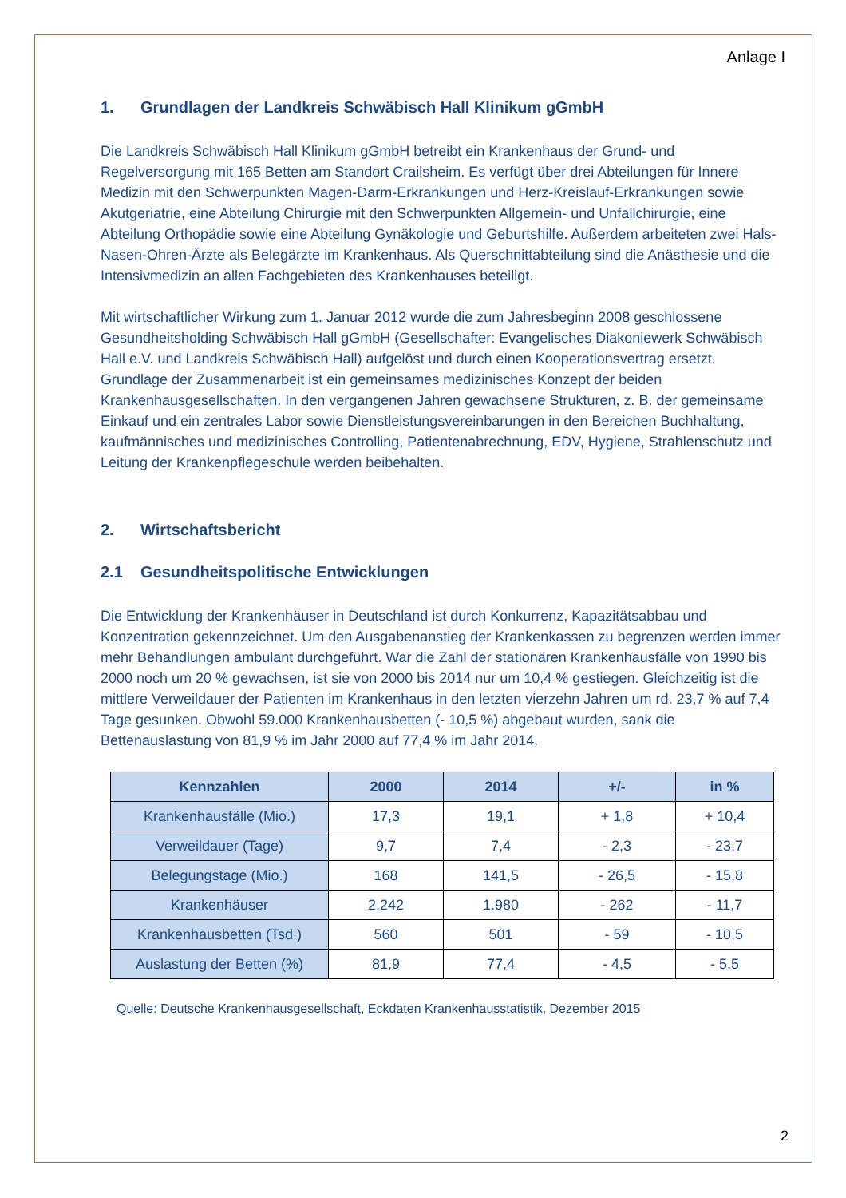Anlage I
1. Grundlagen der Landkreis Schwäbisch Hall Klinikum gGmbH
Die Landkreis Schwäbisch Hall Klinikum gGmbH betreibt ein Krankenhaus der Grund- und Regelversorgung mit 165 Betten am Standort Crailsheim. Es verfügt über drei Abteilungen für Innere Medizin mit den Schwerpunkten Magen-Darm-Erkrankungen und Herz-Kreislauf-Erkrankungen sowie Akutgeriatrie, eine Abteilung Chirurgie mit den Schwerpunkten Allgemein- und Unfallchirurgie, eine Abteilung Orthopädie sowie eine Abteilung Gynäkologie und Geburtshilfe. Außerdem arbeiteten zwei Hals-Nasen-Ohren-Ärzte als Belegärzte im Krankenhaus. Als Querschnittabteilung sind die Anästhesie und die Intensivmedizin an allen Fachgebieten des Krankenhauses beteiligt.
Mit wirtschaftlicher Wirkung zum 1. Januar 2012 wurde die zum Jahresbeginn 2008 geschlossene Gesundheitsholding Schwäbisch Hall gGmbH (Gesellschafter: Evangelisches Diakoniewerk Schwäbisch Hall e.V. und Landkreis Schwäbisch Hall) aufgelöst und durch einen Kooperationsvertrag ersetzt. Grundlage der Zusammenarbeit ist ein gemeinsames medizinisches Konzept der beiden Krankenhausgesellschaften. In den vergangenen Jahren gewachsene Strukturen, z. B. der gemeinsame Einkauf und ein zentrales Labor sowie Dienstleistungsvereinbarungen in den Bereichen Buchhaltung, kaufmännisches und medizinisches Controlling, Patientenabrechnung, EDV, Hygiene, Strahlenschutz und Leitung der Krankenpflegeschule werden beibehalten.
2. Wirtschaftsbericht
2.1 Gesundheitspolitische Entwicklungen
Die Entwicklung der Krankenhäuser in Deutschland ist durch Konkurrenz, Kapazitätsabbau und Konzentration gekennzeichnet. Um den Ausgabenanstieg der Krankenkassen zu begrenzen werden immer mehr Behandlungen ambulant durchgeführt. War die Zahl der stationären Krankenhausfälle von 1990 bis 2000 noch um 20 % gewachsen, ist sie von 2000 bis 2014 nur um 10,4 % gestiegen. Gleichzeitig ist die mittlere Verweildauer der Patienten im Krankenhaus in den letzten vierzehn Jahren um rd. 23,7 % auf 7,4 Tage gesunken. Obwohl 59.000 Krankenhausbetten (- 10,5 %) abgebaut wurden, sank die Bettenauslastung von 81,9 % im Jahr 2000 auf 77,4 % im Jahr 2014.
| Kennzahlen | 2000 | 2014 | +/- | in % |
| --- | --- | --- | --- | --- |
| Krankenhausfälle (Mio.) | 17,3 | 19,1 | + 1,8 | + 10,4 |
| Verweildauer (Tage) | 9,7 | 7,4 | - 2,3 | - 23,7 |
| Belegungstage (Mio.) | 168 | 141,5 | - 26,5 | - 15,8 |
| Krankenhäuser | 2.242 | 1.980 | - 262 | - 11,7 |
| Krankenhausbetten (Tsd.) | 560 | 501 | - 59 | - 10,5 |
| Auslastung der Betten (%) | 81,9 | 77,4 | - 4,5 | - 5,5 |
Quelle: Deutsche Krankenhausgesellschaft, Eckdaten Krankenhausstatistik, Dezember 2015
2